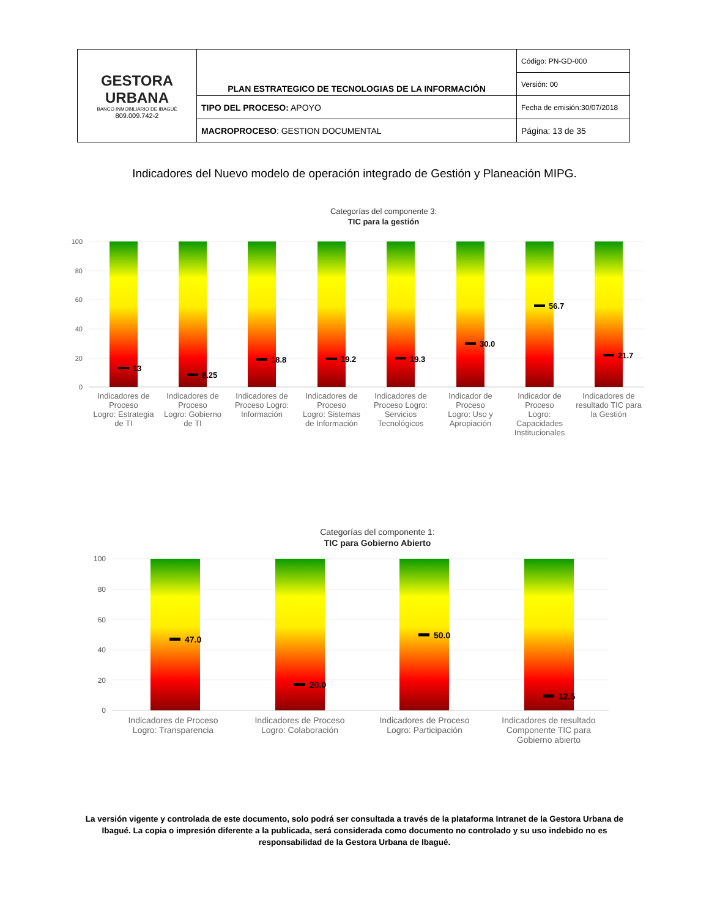| GESTORA URBANA BANCO INMOBILIARIO DE IBAGUÉ 809.009.742-2 | PLAN ESTRATEGICO DE TECNOLOGIAS DE LA INFORMACIÓN | Código: PN-GD-000 |
| | | Versión: 00 |
| | TIPO DEL PROCESO: APOYO | Fecha de emisión:30/07/2018 |
| | MACROPROCESO : GESTION DOCUMENTAL | Página: 13 de 35 |
Indicadores del Nuevo modelo de operación integrado de Gestión y Planeación MIPG.
Categorías del componente 3:
TIC para la gestión
100
80
60
40
20
0
13
8.25
18.8
19.2
19.3
30.0
56.7
21.7
Indicadores de Proceso Logro: Estrategia de TI
Indicadores de Proceso Logro: Gobierno de TI
Indicadores de Proceso Logro: Información
Indicadores de Proceso Logro: Sistemas de Información
Indicadores de Proceso Logro: Servicios Tecnológicos
Indicador de Proceso Logro: Uso y Apropiación
Indicador de Proceso Logro: Capacidades Institucionales
Indicadores de resultado TIC para la Gestión
Categorías del componente 1:
TIC para Gobierno Abierto
100
80
60
40
20
0
47.0
20.0
50.0
12.5
Indicadores de Proceso Logro: Transparencia
Indicadores de Proceso Logro: Colaboración
Indicadores de Proceso Logro: Participación
Indicadores de resultado Componente TIC para Gobierno abierto
La versión vigente y controlada de este documento, solo podrá ser consultada a través de la plataforma Intranet de la Gestora Urbana de Ibagué. La copia o impresión diferente a la publicada, será considerada como documento no controlado y su uso indebido no es responsabilidad de la Gestora Urbana de Ibagué.